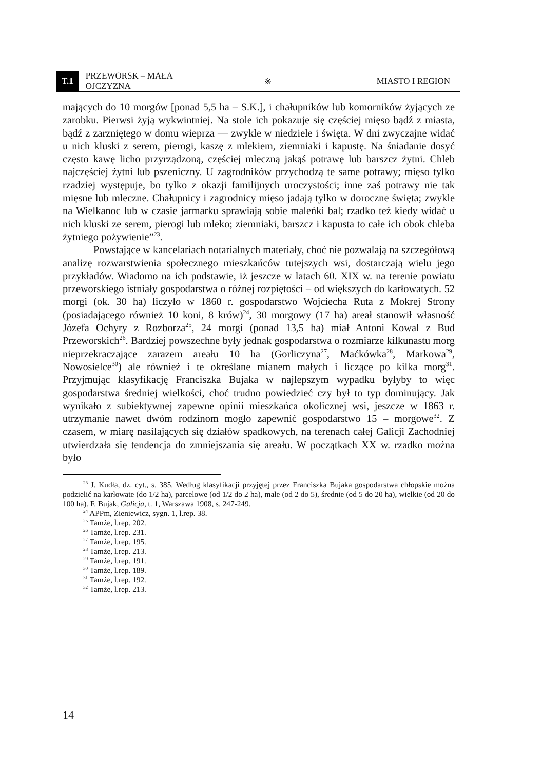T.1 PRZEWORSK – MAŁA OJCZYZNA ※ MIASTO I REGION
mających do 10 morgów [ponad 5,5 ha – S.K.], i chałupników lub komorników żyjących ze zarobku. Pierwsi żyją wykwintniej. Na stole ich pokazuje się częściej mięso bądź z miasta, bądź z zarzniętego w domu wieprza — zwykle w niedziele i święta. W dni zwyczajne widać u nich kluski z serem, pierogi, kaszę z mlekiem, ziemniaki i kapustę. Na śniadanie dosyć często kawę licho przyrządzoną, częściej mleczną jakąś potrawę lub barszcz żytni. Chleb najczęściej żytni lub pszeniczny. U zagrodników przychodzą te same potrawy; mięso tylko rzadziej występuje, bo tylko z okazji familijnych uroczystości; inne zaś potrawy nie tak mięsne lub mleczne. Chałupnicy i zagrodnicy mięso jadają tylko w doroczne święta; zwykle na Wielkanoc lub w czasie jarmarku sprawiają sobie maleńki bal; rzadko też kiedy widać u nich kluski ze serem, pierogi lub mleko; ziemniaki, barszcz i kapusta to całe ich obok chleba żytniego pożywienie”<sup>23</sup>.
Powstające w kancelariach notarialnych materiały, choć nie pozwalają na szczegółową analizę rozwarstwienia społecznego mieszkańców tutejszych wsi, dostarczają wielu jego przykładów. Wiadomo na ich podstawie, iż jeszcze w latach 60. XIX w. na terenie powiatu przeworskiego istniały gospodarstwa o różnej rozpiętości – od większych do karłowatych. 52 morgi (ok. 30 ha) liczyło w 1860 r. gospodarstwo Wojciecha Ruta z Mokrej Strony (posiadającego również 10 koni, 8 krów)<sup>24</sup>, 30 morgowy (17 ha) areał stanowił własność Józefa Ochyry z Rozborza<sup>25</sup>, 24 morgi (ponad 13,5 ha) miał Antoni Kowal z Bud Przeworskich<sup>26</sup>. Bardziej powszechne były jednak gospodarstwa o rozmiarze kilkunastu morg nieprzekraczające zarazem areału 10 ha (Gorliczyna<sup>27</sup>, Maćkówka<sup>28</sup>, Markowa<sup>29</sup>, Nowosielce<sup>30</sup>) ale również i te określane mianem małych i liczące po kilka morg<sup>31</sup>. Przyjmując klasyfikację Franciszka Bujaka w najlepszym wypadku byłyby to więc gospodarstwa średniej wielkości, choć trudno powiedzieć czy był to typ dominujący. Jak wynikało z subiektywnej zapewne opinii mieszkańca okolicznej wsi, jeszcze w 1863 r. utrzymanie nawet dwóm rodzinom mogło zapewnić gospodarstwo 15 – morgowe<sup>32</sup>. Z czasem, w miarę nasilających się działów spadkowych, na terenach całej Galicji Zachodniej utwierdzała się tendencja do zmniejszania się areału. W początkach XX w. rzadko można było
<sup>23</sup> J. Kudła, dz. cyt., s. 385. Według klasyfikacji przyjętej przez Franciszka Bujaka gospodarstwa chłopskie można podzielić na karłowate (do 1/2 ha), parcelowe (od 1/2 do 2 ha), małe (od 2 do 5), średnie (od 5 do 20 ha), wielkie (od 20 do 100 ha). F. Bujak, Galicja, t. 1, Warszawa 1908, s. 247-249.
<sup>24</sup> APPm, Zieniewicz, sygn. 1, l.rep. 38.
<sup>25</sup> Tamże, l.rep. 202.
<sup>26</sup> Tamże, l.rep. 231.
<sup>27</sup> Tamże, l.rep. 195.
<sup>28</sup> Tamże, l.rep. 213.
<sup>29</sup> Tamże, l.rep. 191.
<sup>30</sup> Tamże, l.rep. 189.
<sup>31</sup> Tamże, l.rep. 192.
<sup>32</sup> Tamże, l.rep. 213.
14